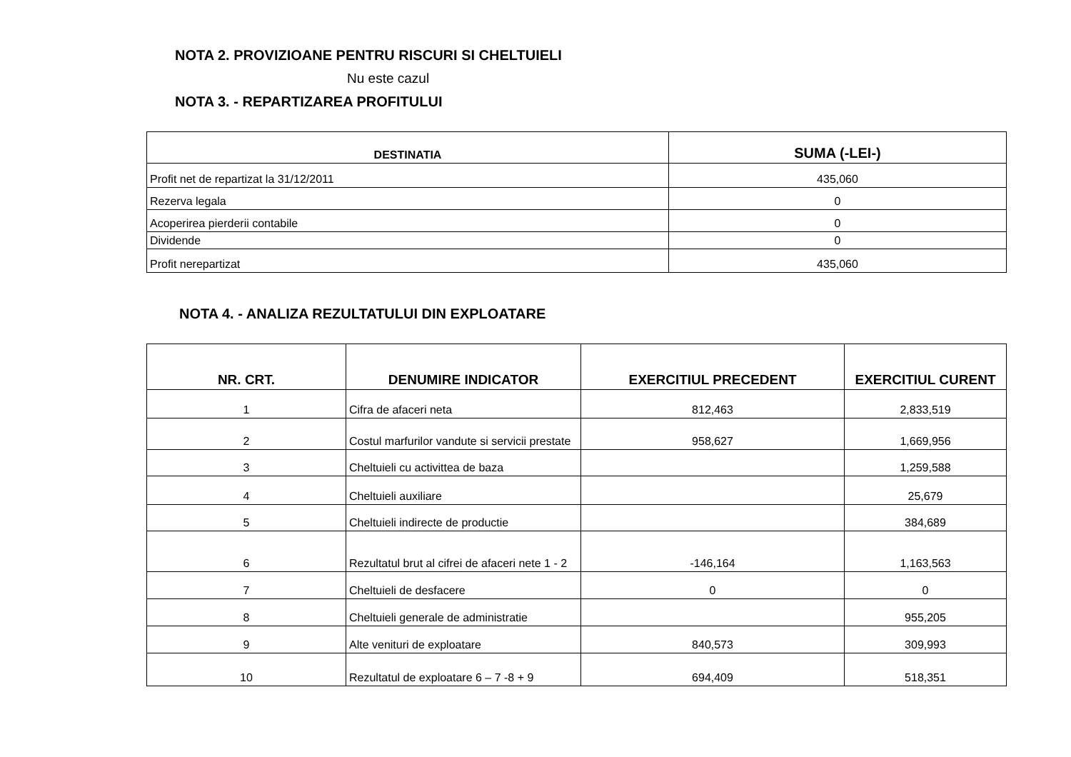NOTA 2. PROVIZIOANE PENTRU RISCURI SI CHELTUIELI
Nu este cazul
NOTA 3. - REPARTIZAREA PROFITULUI
| DESTINATIA | SUMA (-LEI-) |
| --- | --- |
| Profit net de repartizat la 31/12/2011 | 435,060 |
| Rezerva legala | 0 |
| Acoperirea pierderii contabile | 0 |
| Dividende | 0 |
| Profit nerepartizat | 435,060 |
NOTA 4. - ANALIZA REZULTATULUI DIN EXPLOATARE
| NR. CRT. | DENUMIRE INDICATOR | EXERCITIUL PRECEDENT | EXERCITIUL CURENT |
| --- | --- | --- | --- |
| 1 | Cifra de afaceri neta | 812,463 | 2,833,519 |
| 2 | Costul marfurilor vandute si servicii prestate | 958,627 | 1,669,956 |
| 3 | Cheltuieli cu activittea de baza | | 1,259,588 |
| 4 | Cheltuieli auxiliare | | 25,679 |
| 5 | Cheltuieli indirecte de productie | | 384,689 |
| 6 | Rezultatul brut al cifrei de afaceri nete 1 - 2 | -146,164 | 1,163,563 |
| 7 | Cheltuieli de desfacere | 0 | 0 |
| 8 | Cheltuieli generale de administratie | | 955,205 |
| 9 | Alte venituri de exploatare | 840,573 | 309,993 |
| 10 | Rezultatul de exploatare 6 – 7 -8 + 9 | 694,409 | 518,351 |